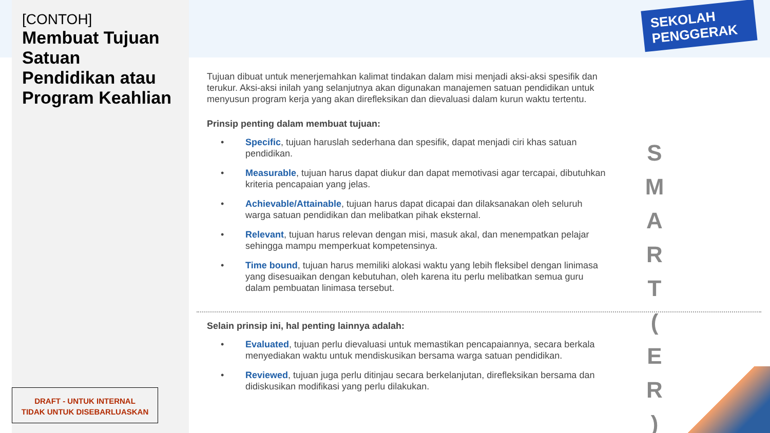[CONTOH]
Membuat Tujuan Satuan Pendidikan atau Program Keahlian
DRAFT - UNTUK INTERNAL
TIDAK UNTUK DISEBARLUASKAN
SEKOLAH
PENGGERAK
Tujuan dibuat untuk menerjemahkan kalimat tindakan dalam misi menjadi aksi-aksi spesifik dan terukur. Aksi-aksi inilah yang selanjutnya akan digunakan manajemen satuan pendidikan untuk menyusun program kerja yang akan direfleksikan dan dievaluasi dalam kurun waktu tertentu.
Prinsip penting dalam membuat tujuan:
• Specific, tujuan haruslah sederhana dan spesifik, dapat menjadi ciri khas satuan pendidikan.
• Measurable, tujuan harus dapat diukur dan dapat memotivasi agar tercapai, dibutuhkan kriteria pencapaian yang jelas.
• Achievable/Attainable, tujuan harus dapat dicapai dan dilaksanakan oleh seluruh warga satuan pendidikan dan melibatkan pihak eksternal.
• Relevant, tujuan harus relevan dengan misi, masuk akal, dan menempatkan pelajar sehingga mampu memperkuat kompetensinya.
• Time bound, tujuan harus memiliki alokasi waktu yang lebih fleksibel dengan linimasa yang disesuaikan dengan kebutuhan, oleh karena itu perlu melibatkan semua guru dalam pembuatan linimasa tersebut.
Selain prinsip ini, hal penting lainnya adalah:
• Evaluated, tujuan perlu dievaluasi untuk memastikan pencapaiannya, secara berkala menyediakan waktu untuk mendiskusikan bersama warga satuan pendidikan.
• Reviewed, tujuan juga perlu ditinjau secara berkelanjutan, direfleksikan bersama dan didiskusikan modifikasi yang perlu dilakukan.
S M A R T ( E R )